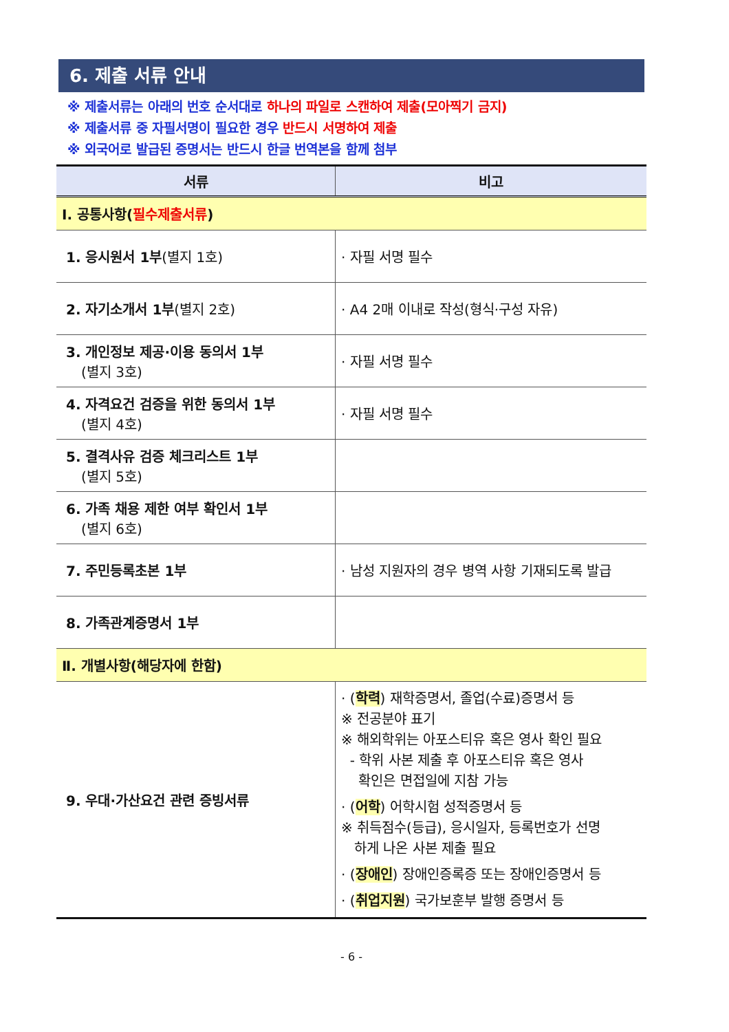6. 제출 서류 안내
※ 제출서류는 아래의 번호 순서대로 하나의 파일로 스캔하여 제출(모아찍기 금지)
※ 제출서류 중 자필서명이 필요한 경우 반드시 서명하여 제출
※ 외국어로 발급된 증명서는 반드시 한글 번역본을 함께 첨부
| 서류 | 비고 |
| --- | --- |
| Ⅰ. 공통사항( 필수제출서류 ) | |
| 1. 응시원서 1부 (별지 1호) | · 자필 서명 필수 |
| 2. 자기소개서 1부 (별지 2호) | · A4 2매 이내로 작성(형식·구성 자유) |
| 3. 개인정보 제공·이용 동의서 1부 (별지 3호) | · 자필 서명 필수 |
| 4. 자격요건 검증을 위한 동의서 1부 (별지 4호) | · 자필 서명 필수 |
| 5. 결격사유 검증 체크리스트 1부 (별지 5호) | |
| 6. 가족 채용 제한 여부 확인서 1부 (별지 6호) | |
| 7. 주민등록초본 1부 | · 남성 지원자의 경우 병역 사항 기재되도록 발급 |
| 8. 가족관계증명서 1부 | |
| Ⅱ. 개별사항(해당자에 한함) | |
| 9. 우대·가산요건 관련 증빙서류 | · ( 학력 ) 재학증명서, 졸업(수료)증명서 등 ※ 전공분야 표기 ※ 해외학위는 아포스티유 혹은 영사 확인 필요 - 학위 사본 제출 후 아포스티유 혹은 영사 확인은 면접일에 지참 가능 · ( 어학 ) 어학시험 성적증명서 등 ※ 취득점수(등급), 응시일자, 등록번호가 선명 하게 나온 사본 제출 필요 · ( 장애인 ) 장애인증록증 또는 장애인증명서 등 · ( 취업지원 ) 국가보훈부 발행 증명서 등 |
- 6 -